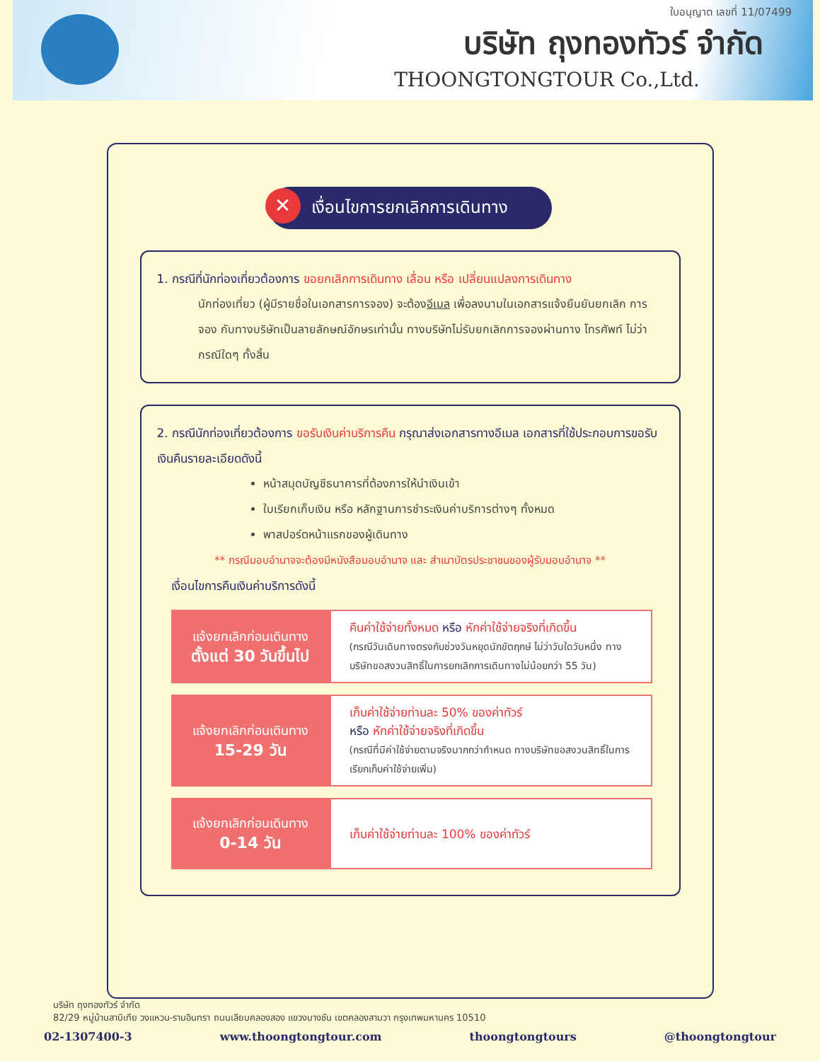ใบอนุญาต เลขที่ 11/07499
บริษัท ถุงทองทัวร์ จำกัด
THOONGTONGTOUR Co.,Ltd.
✕ เงื่อนไขการยกเลิกการเดินทาง
1. กรณีที่นักท่องเที่ยวต้องการ ขอยกเลิกการเดินทาง เลื่อน หรือ เปลี่ยนแปลงการเดินทาง
นักท่องเที่ยว (ผู้มีรายชื่อในเอกสารการจอง) จะต้องอีเมล เพื่อลงนามในเอกสารแจ้งยืนยันยกเลิก การจอง กับทางบริษัทเป็นลายลักษณ์อักษรเท่านั้น ทางบริษัทไม่รับยกเลิกการจองผ่านทาง โทรศัพท์ ไม่ว่ากรณีใดๆ ทั้งสิ้น
2. กรณีนักท่องเที่ยวต้องการ ขอรับเงินค่าบริการคืน กรุณาส่งเอกสารทางอีเมล เอกสารที่ใช้ประกอบการขอรับเงินคืนรายละเอียดดังนี้
หน้าสมุดบัญชีธนาคารที่ต้องการให้นำเงินเข้า
ใบเรียกเก็บเงิน หรือ หลักฐานการชำระเงินค่าบริการต่างๆ ทั้งหมด
พาสปอร์ตหน้าแรกของผู้เดินทาง
** กรณีมอบอำนาจจะต้องมีหนังสือมอบอำนาจ และ สำเนาบัตรประชาชนของผู้รับมอบอำนาจ **
เงื่อนไขการคืนเงินค่าบริการดังนี้
| แจ้งยกเลิกก่อนเดินทาง ตั้งแต่ 30 วันขึ้นไป | คืนค่าใช้จ่ายทั้งหมด หรือ หักค่าใช้จ่ายจริงที่เกิดขึ้น (กรณีวันเดินทางตรงกับช่วงวันหยุดนักขัตฤกษ์ ไม่ว่าวันใดวันหนึ่ง ทางบริษัทขอสงวนสิทธิ์ในการยกเลิกการเดินทางไม่น้อยกว่า 55 วัน) |
| แจ้งยกเลิกก่อนเดินทาง 15-29 วัน | เก็บค่าใช้จ่ายท่านละ 50% ของค่าทัวร์ หรือ หักค่าใช้จ่ายจริงที่เกิดขึ้น (กรณีที่มีค่าใช้จ่ายตามจริงมากกว่ากำหนด ทางบริษัทขอสงวนสิทธิ์ในการเรียกเก็บค่าใช้จ่ายเพิ่ม) |
| แจ้งยกเลิกก่อนเดินทาง 0-14 วัน | เก็บค่าใช้จ่ายท่านละ 100% ของค่าทัวร์ |
บริษัท ถุงทองทัวร์ จำกัด
82/29 หมู่บ้านสาบิเทีย วงแหวน-รามอินทรา ถนนเลียบคลองสอง แขวงบางชัน เขตคลองสามวา กรุงเทพมหานคร 10510
02-1307400-3 www.thoongtongtour.com thoongtongtours @thoongtongtour